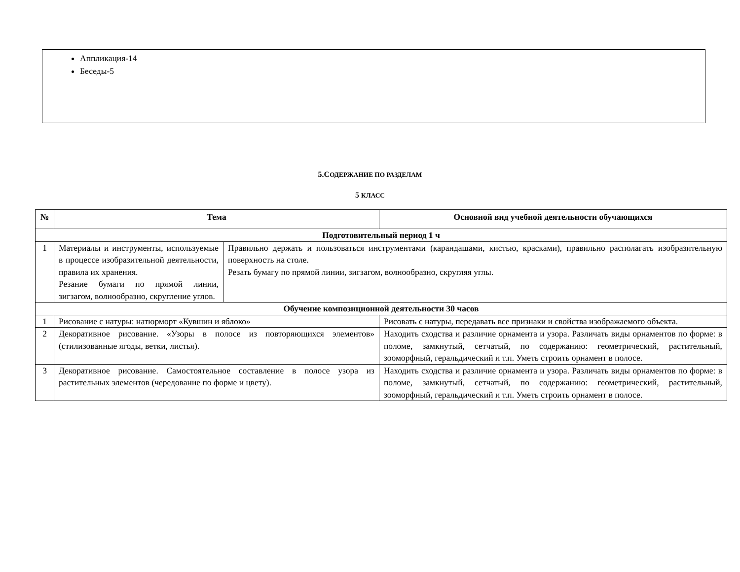Аппликация-14
Беседы-5
5.СОДЕРЖАНИЕ ПО РАЗДЕЛАМ
5 КЛАСС
| № | Тема | | Основной вид учебной деятельности обучающихся |
| --- | --- | --- | --- |
| Подготовительный период 1 ч | | | |
| 1 | Материалы и инструменты, используемые в процессе изобразительной деятельности, правила их хранения. Резание бумаги по прямой линии, зигзагом, волнообразно, скругление углов. | Правильно держать и пользоваться инструментами (карандашами, кистью, красками), правильно располагать изобразительную поверхность на столе. Резать бумагу по прямой линии, зигзагом, волнообразно, скругляя углы. | |
| Обучение композиционной деятельности 30 часов | | | |
| 1 | Рисование с натуры: натюрморт «Кувшин и яблоко» | | Рисовать с натуры, передавать все признаки и свойства изображаемого объекта. |
| 2 | Декоративное рисование. «Узоры в полосе из повторяющихся элементов» (стилизованные ягоды, ветки, листья). | | Находить сходства и различие орнамента и узора. Различать виды орнаментов по форме: в поломе, замкнутый, сетчатый, по содержанию: геометрический, растительный, зооморфный, геральдический и т.п. Уметь строить орнамент в полосе. |
| 3 | Декоративное рисование. Самостоятельное составление в полосе узора из растительных элементов (чередование по форме и цвету). | | Находить сходства и различие орнамента и узора. Различать виды орнаментов по форме: в поломе, замкнутый, сетчатый, по содержанию: геометрический, растительный, зооморфный, геральдический и т.п. Уметь строить орнамент в полосе. |